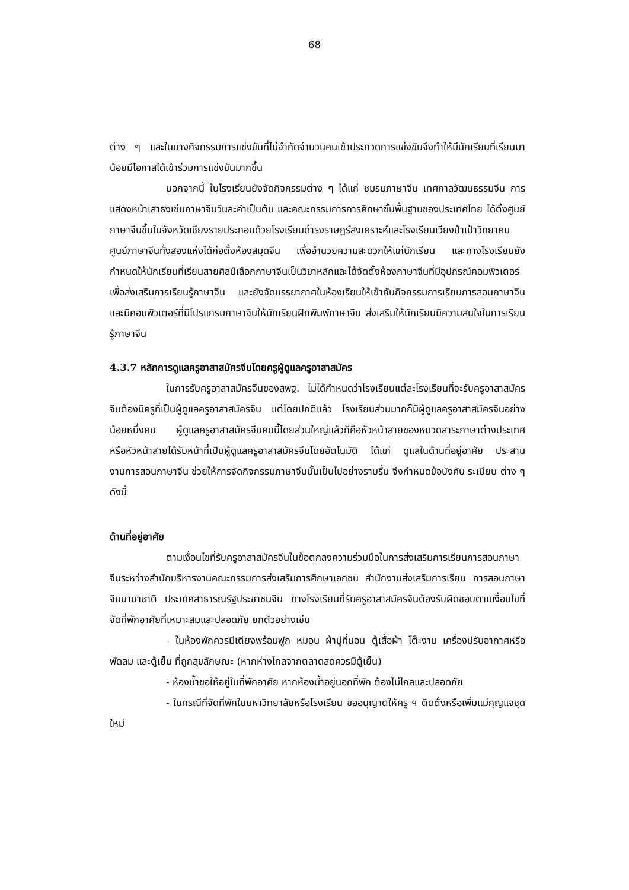68
ต่าง ๆ และในบางกิจกรรมการแข่งขันที่ไม่จำกัดจำนวนคนเข้าประกวดการแข่งขันจึงทำให้มีนักเรียนที่เรียนมาน้อยมีโอกาสได้เข้าร่วมการแข่งขันมากขึ้น
นอกจากนี้ ในโรงเรียนยังจัดกิจกรรมต่าง ๆ ได้แก่ ชมรมภาษาจีน เทศกาลวัฒนธรรมจีน การแสดงหน้าเสาธงเช่นภาษาจีนวันละคำเป็นต้น และคณะกรรมการการศึกษาขั้นพื้นฐานของประเทศไทย ได้ตั้งศูนย์ภาษาจีนขึ้นในจังหวัดเชียงรายประกอบด้วยโรงเรียนดำรงราษฎร์สงเคราะห์และโรงเรียนเวียงป่าเป้าวิทยาคม ศูนย์ภาษาจีนทั้งสองแห่งได้ก่อตั้งห้องสมุดจีน เพื่ออำนวยความสะดวกให้แก่นักเรียน และทางโรงเรียนยังกำหนดให้นักเรียนที่เรียนสายศิลป์เลือกภาษาจีนเป็นวิชาหลักและได้จัดตั้งห้องภาษาจีนที่มีอุปกรณ์คอมพิวเตอร์เพื่อส่งเสริมการเรียนรู้ภาษาจีน และยังจัดบรรยากาศในห้องเรียนให้เข้ากับกิจกรรมการเรียนการสอนภาษาจีน และมีคอมพิวเตอร์ที่มีโปรแกรมภาษาจีนให้นักเรียนฝึกพิมพ์ภาษาจีน ส่งเสริมให้นักเรียนมีความสนใจในการเรียนรู้ภาษาจีน
4.3.7 หลักการดูแลครูอาสาสมัครจีนโดยครูผู้ดูแลครูอาสาสมัคร
ในการรับครูอาสาสมัครจีนของสพฐ. ไม่ได้กำหนดว่าโรงเรียนแต่ละโรงเรียนที่จะรับครูอาสาสมัครจีนต้องมีครูที่เป็นผู้ดูแลครูอาสาสมัครจีน แต่โดยปกติแล้ว โรงเรียนส่วนมากก็มีผู้ดูแลครูอาสาสมัครจีนอย่างน้อยหนึ่งคน ผู้ดูแลครูอาสาสมัครจีนคนนี้โดยส่วนใหญ่แล้วก็คือหัวหน้าสายของหมวดสาระภาษาต่างประเทศ หรือหัวหน้าสายได้รับหน้าที่เป็นผู้ดูแลครูอาสาสมัครจีนโดยอัตโนมัติ ได้แก่ ดูแลในด้านที่อยู่อาศัย ประสานงานการสอนภาษาจีน ช่วยให้การจัดกิจกรรมภาษาจีนนั้นเป็นไปอย่างราบรื่น จึงกำหนดข้อบังคับ ระเบียบ ต่าง ๆ ดังนี้
ด้านที่อยู่อาศัย
ตามเงื่อนไขที่รับครูอาสาสมัครจีนในข้อตกลงความร่วมมือในการส่งเสริมการเรียนการสอนภาษาจีนระหว่างสำนักบริหารงานคณะกรรมการส่งเสริมการศึกษาเอกชน สำนักงานส่งเสริมการเรียน การสอนภาษาจีนนานาชาติ ประเทศสาธารณรัฐประชาชนจีน ทางโรงเรียนที่รับครูอาสาสมัครจีนต้องรับผิดชอบตามเงื่อนไขที่จัดที่พักอาศัยที่เหมาะสมและปลอดภัย ยกตัวอย่างเช่น
- ในห้องพักควรมีเตียงพร้อมฟูก หมอน ผ้าปูที่นอน ตู้เสื้อผ้า โต๊ะงาน เครื่องปรับอากาศหรือพัดลม และตู้เย็น ที่ถูกสุขลักษณะ (หากห่างไกลจากตลาดสดควรมีตู้เย็น)
- ห้องน้ำขอให้อยู่ในที่พักอาศัย หากห้องน้ำอยู่นอกที่พัก ต้องไม่ไกลและปลอดภัย
- ในกรณีที่จัดที่พักในมหาวิทยาลัยหรือโรงเรียน ขออนุญาตให้ครู ฯ ติดตั้งหรือเพิ่มแม่กุญแจชุดใหม่